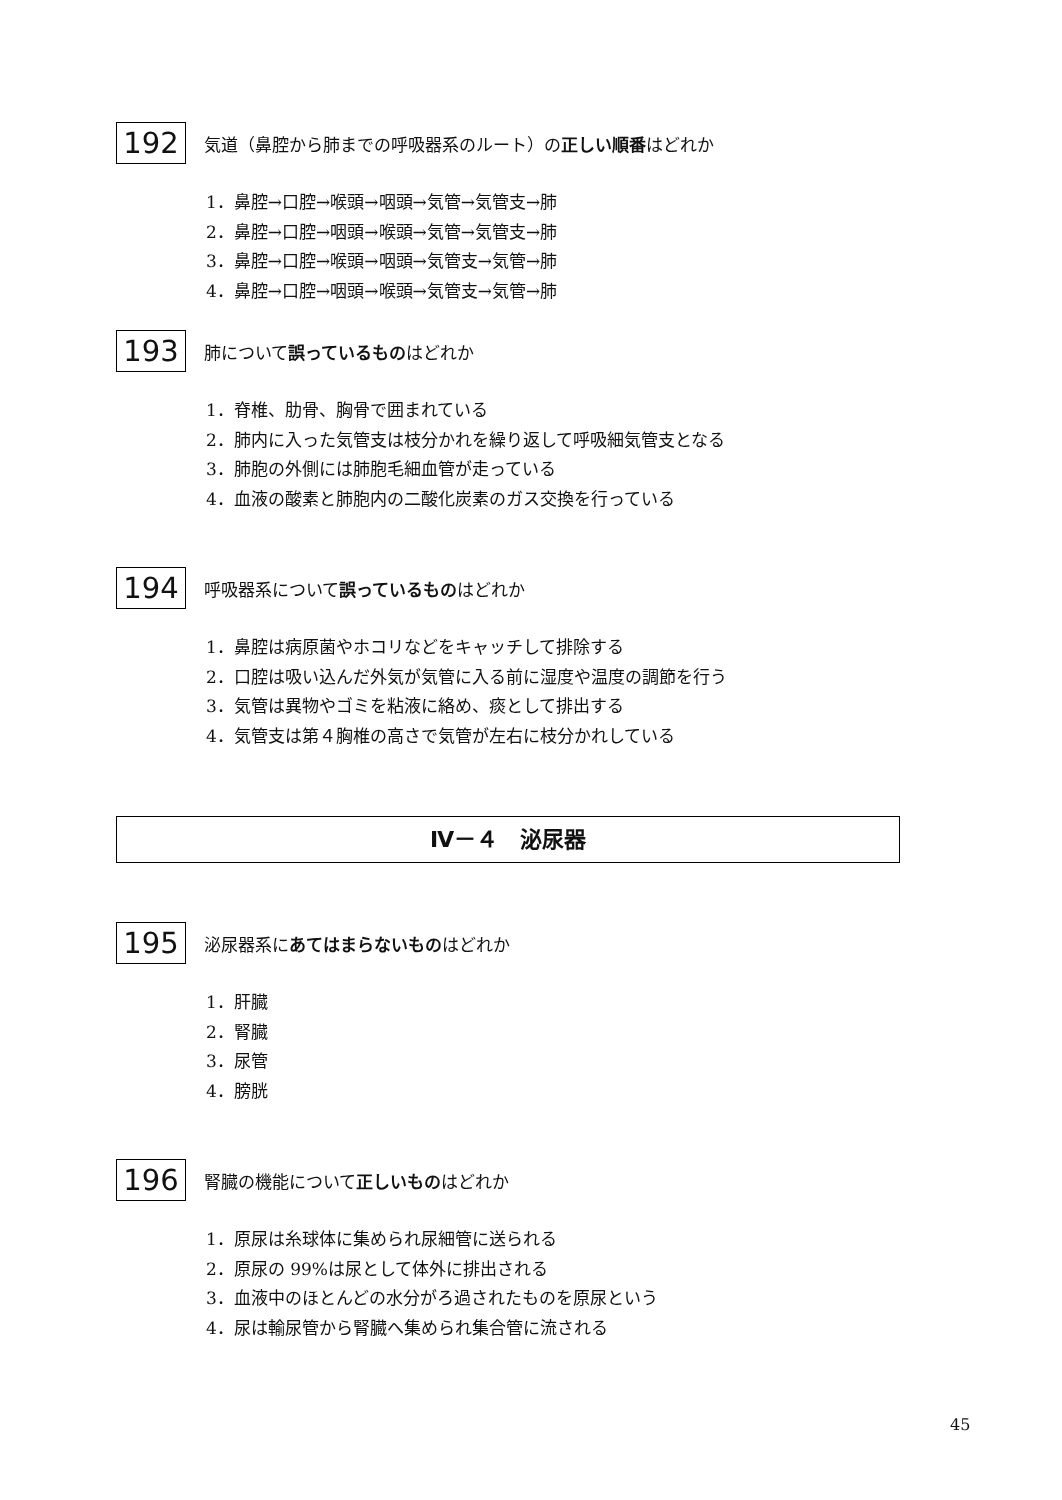192
気道（鼻腔から肺までの呼吸器系のルート）の正しい順番はどれか
1．鼻腔→口腔→喉頭→咽頭→気管→気管支→肺
2．鼻腔→口腔→咽頭→喉頭→気管→気管支→肺
3．鼻腔→口腔→喉頭→咽頭→気管支→気管→肺
4．鼻腔→口腔→咽頭→喉頭→気管支→気管→肺
193
肺について誤っているものはどれか
1．脊椎、肋骨、胸骨で囲まれている
2．肺内に入った気管支は枝分かれを繰り返して呼吸細気管支となる
3．肺胞の外側には肺胞毛細血管が走っている
4．血液の酸素と肺胞内の二酸化炭素のガス交換を行っている
194
呼吸器系について誤っているものはどれか
1．鼻腔は病原菌やホコリなどをキャッチして排除する
2．口腔は吸い込んだ外気が気管に入る前に湿度や温度の調節を行う
3．気管は異物やゴミを粘液に絡め、痰として排出する
4．気管支は第４胸椎の高さで気管が左右に枝分かれしている
Ⅳ－４　泌尿器
195
泌尿器系にあてはまらないものはどれか
1．肝臓
2．腎臓
3．尿管
4．膀胱
196
腎臓の機能について正しいものはどれか
1．原尿は糸球体に集められ尿細管に送られる
2．原尿の 99%は尿として体外に排出される
3．血液中のほとんどの水分がろ過されたものを原尿という
4．尿は輸尿管から腎臓へ集められ集合管に流される
45